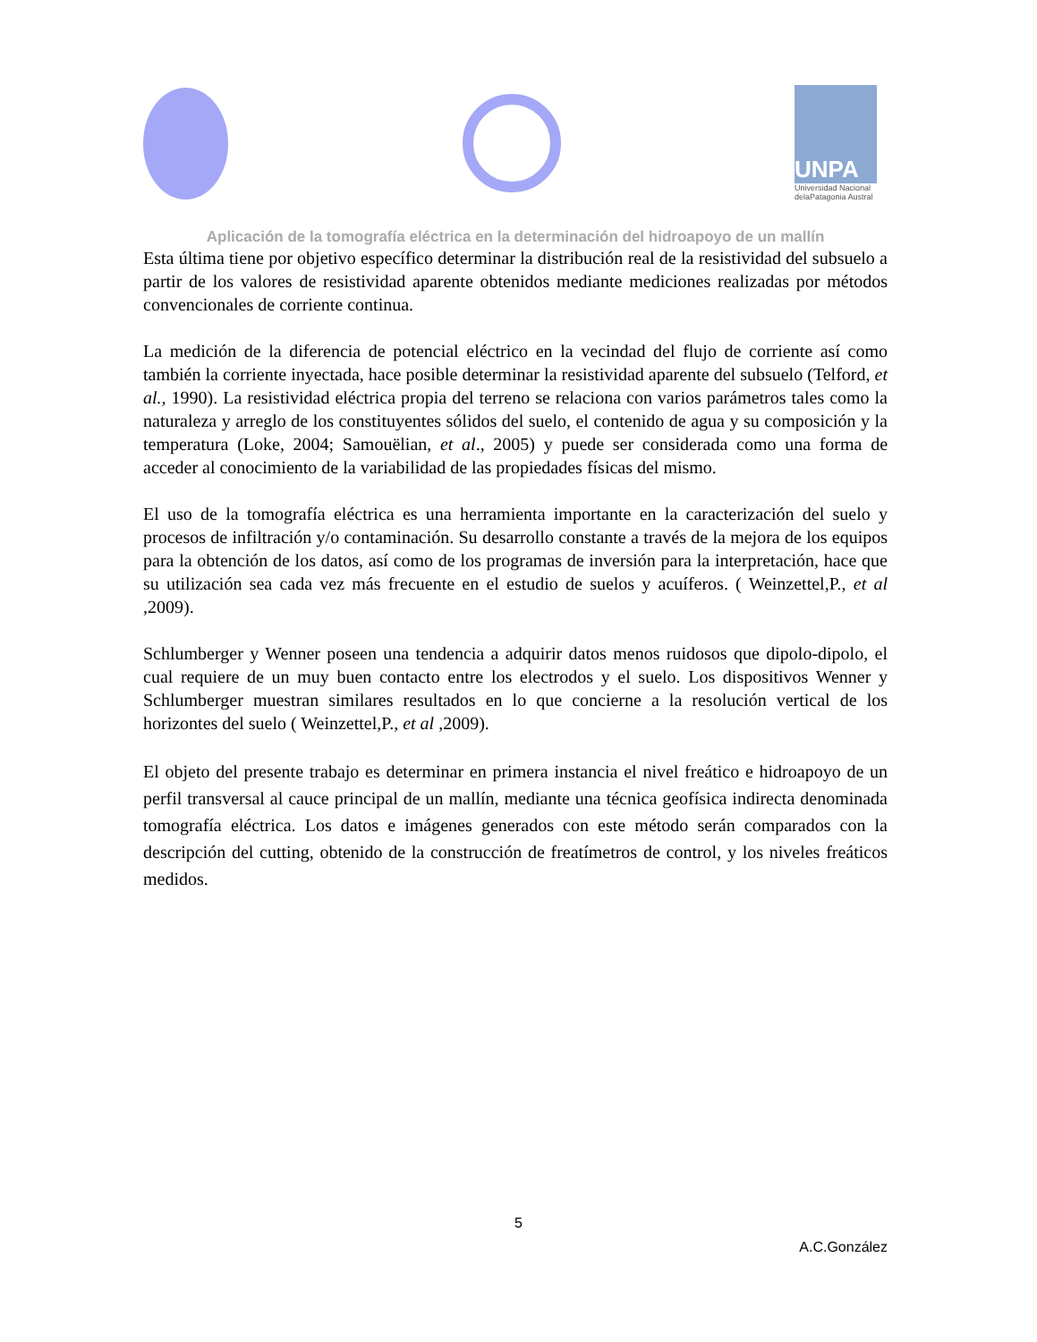UNPA
Universidad Nacional delaPatagonia Austral
Aplicación de la tomografía eléctrica en la determinación del hidroapoyo de un mallín
Esta última tiene por objetivo específico determinar la distribución real de la resistividad del subsuelo a partir de los valores de resistividad aparente obtenidos mediante mediciones realizadas por métodos convencionales de corriente continua.
La medición de la diferencia de potencial eléctrico en la vecindad del flujo de corriente así como también la corriente inyectada, hace posible determinar la resistividad aparente del subsuelo (Telford, et al., 1990). La resistividad eléctrica propia del terreno se relaciona con varios parámetros tales como la naturaleza y arreglo de los constituyentes sólidos del suelo, el contenido de agua y su composición y la temperatura (Loke, 2004; Samouëlian, et al., 2005) y puede ser considerada como una forma de acceder al conocimiento de la variabilidad de las propiedades físicas del mismo.
El uso de la tomografía eléctrica es una herramienta importante en la caracterización del suelo y procesos de infiltración y/o contaminación. Su desarrollo constante a través de la mejora de los equipos para la obtención de los datos, así como de los programas de inversión para la interpretación, hace que su utilización sea cada vez más frecuente en el estudio de suelos y acuíferos. ( Weinzettel,P., et al ,2009).
Schlumberger y Wenner poseen una tendencia a adquirir datos menos ruidosos que dipolo-dipolo, el cual requiere de un muy buen contacto entre los electrodos y el suelo. Los dispositivos Wenner y Schlumberger muestran similares resultados en lo que concierne a la resolución vertical de los horizontes del suelo ( Weinzettel,P., et al ,2009).
El objeto del presente trabajo es determinar en primera instancia el nivel freático e hidroapoyo de un perfil transversal al cauce principal de un mallín, mediante una técnica geofísica indirecta denominada tomografía eléctrica. Los datos e imágenes generados con este método serán comparados con la descripción del cutting, obtenido de la construcción de freatímetros de control, y los niveles freáticos medidos.
5
A.C.González